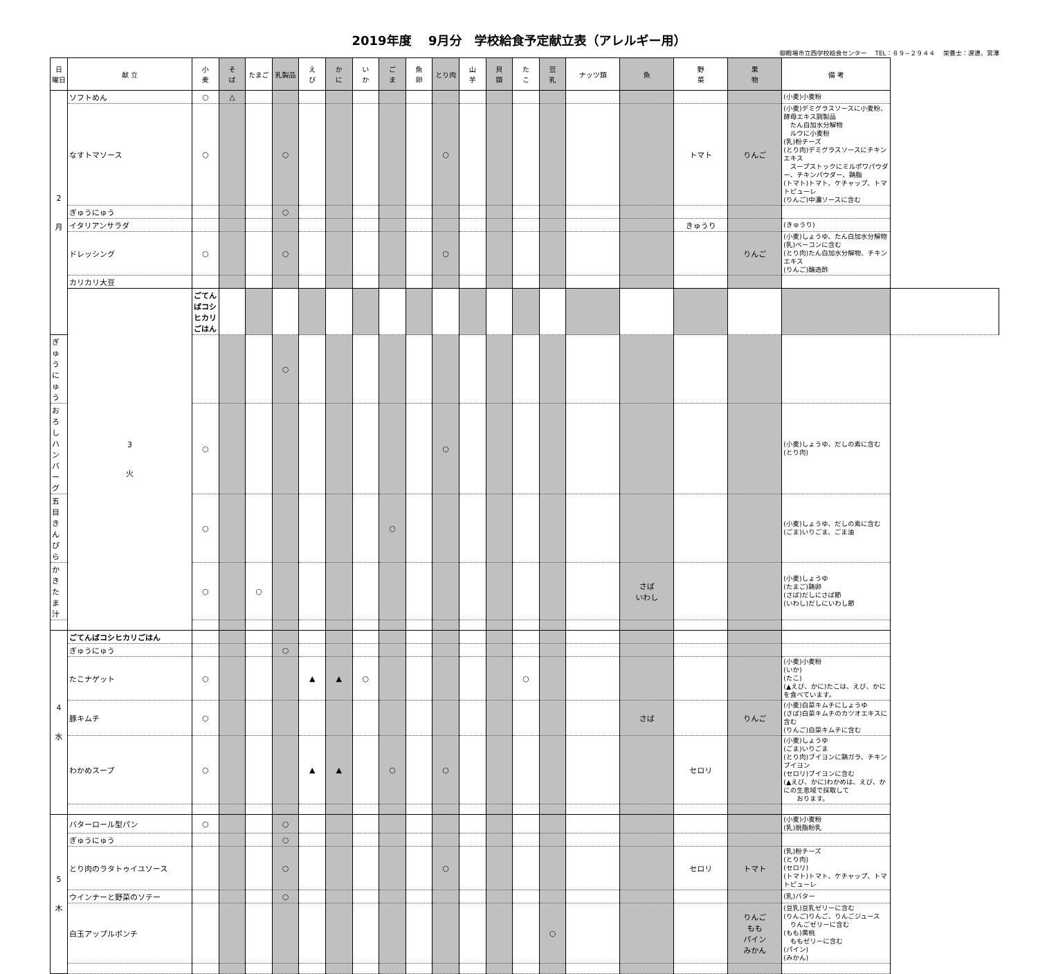2019年度　 9月分　学校給食予定献立表（アレルギー用）
御殿場市立西学校給食センター　 TEL：８９−２９４４　 栄養士：渡邊、宮澤
| 日 曜日 | 献 立 | 小 麦 | そ ば | たまご | 乳製品 | え び | か に | い か | ご ま | 魚 卵 | とり肉 | 山 芋 | 貝 類 | た こ | 豆 乳 | ナッツ類 | 魚 | 野 菜 | 果 物 | 備 考 | |
| --- | --- | --- | --- | --- | --- | --- | --- | --- | --- | --- | --- | --- | --- | --- | --- | --- | --- | --- | --- | --- | --- |
| 2 月 | ソフトめん | ○ | △ | | | | | | | | | | | | | | | | | (小麦)小麦粉 | |
| | なすトマソース | ○ | | | ○ | | | | | | ○ | | | | | | | トマト | りんご | (小麦)デミグラスソースに小麦粉、酵母エキス調製品 たん白加水分解物 ルウに小麦粉 (乳)粉チーズ (とり肉)デミグラスソースにチキンエキス スープストックにミルポワパウダー、チキンパウダー、鶏脂 (トマト)トマト、ケチャップ、トマトピューレ (りんご)中濃ソースに含む | |
| | ぎゅうにゅう | | | | ○ | | | | | | | | | | | | | | | | |
| | イタリアンサラダ | | | | | | | | | | | | | | | | | きゅうり | | (きゅうり) | |
| | ドレッシング | ○ | | | ○ | | | | | | ○ | | | | | | | | りんご | (小麦)しょうゆ、たん白加水分解物 (乳)ベーコンに含む (とり肉)たん白加水分解物、チキンエキス (りんご)醸造酢 | |
| | カリカリ大豆 | | | | | | | | | | | | | | | | | | | | |
| | 3 火 | ごてんばコシヒカリごはん | | | | | | | | | | | | | | | | | | | |
| ぎゅうにゅう | | | | | ○ | | | | | | | | | | | | | | | | |
| おろしハンバーグ | | ○ | | | | | | | | | ○ | | | | | | | | | (小麦)しょうゆ、だしの素に含む (とり肉) | |
| 五目きんぴら | | ○ | | | | | | | ○ | | | | | | | | | | | (小麦)しょうゆ、だしの素に含む (ごま)いりごま、ごま油 | |
| かきたま汁 | | ○ | | ○ | | | | | | | | | | | | | さば いわし | | | (小麦)しょうゆ (たまご)鶏卵 (さば)だしにさば節 (いわし)だしにいわし節 | |
| 4 水 | ごてんばコシヒカリごはん | | | | | | | | | | | | | | | | | | | | |
| | ぎゅうにゅう | | | | ○ | | | | | | | | | | | | | | | | |
| | たこナゲット | ○ | | | | ▲ | ▲ | ○ | | | | | | ○ | | | | | | (小麦)小麦粉 (いか) (たこ) (▲えび、かに)たこは、えび、かにを食べています。 | |
| | 豚キムチ | ○ | | | | | | | | | | | | | | | さば | | りんご | (小麦)白菜キムチにしょうゆ (さば)白菜キムチのカツオエキスに含む (りんご)白菜キムチに含む | |
| | わかめスープ | ○ | | | | ▲ | ▲ | | ○ | | ○ | | | | | | | セロリ | | (小麦)しょうゆ (ごま)いりごま (とり肉)ブイヨンに鶏ガラ、チキンブイヨン (セロリ)ブイヨンに含む (▲えび、かに)わかめは、えび、かにの生息域で採取して おります。 | |
| 5 木 | バターロール型パン | ○ | | | ○ | | | | | | | | | | | | | | | (小麦)小麦粉 (乳)脱脂粉乳 | |
| | ぎゅうにゅう | | | | ○ | | | | | | | | | | | | | | | | |
| | とり肉のラタトゥイユソース | | | | ○ | | | | | | ○ | | | | | | | セロリ | トマト | (乳)粉チーズ (とり肉) (セロリ) (トマト)トマト、ケチャップ、トマトピューレ | |
| | ウインナーと野菜のソテー | | | | ○ | | | | | | | | | | | | | | | (乳)バター | |
| | 白玉アップルポンチ | | | | | | | | | | | | | | ○ | | | | りんご もも パイン みかん | (豆乳)豆乳ゼリーに含む (りんご)りんご、りんごジュース りんごゼリーに含む (もも)黄桃 ももゼリーに含む (パイン) (みかん) | |